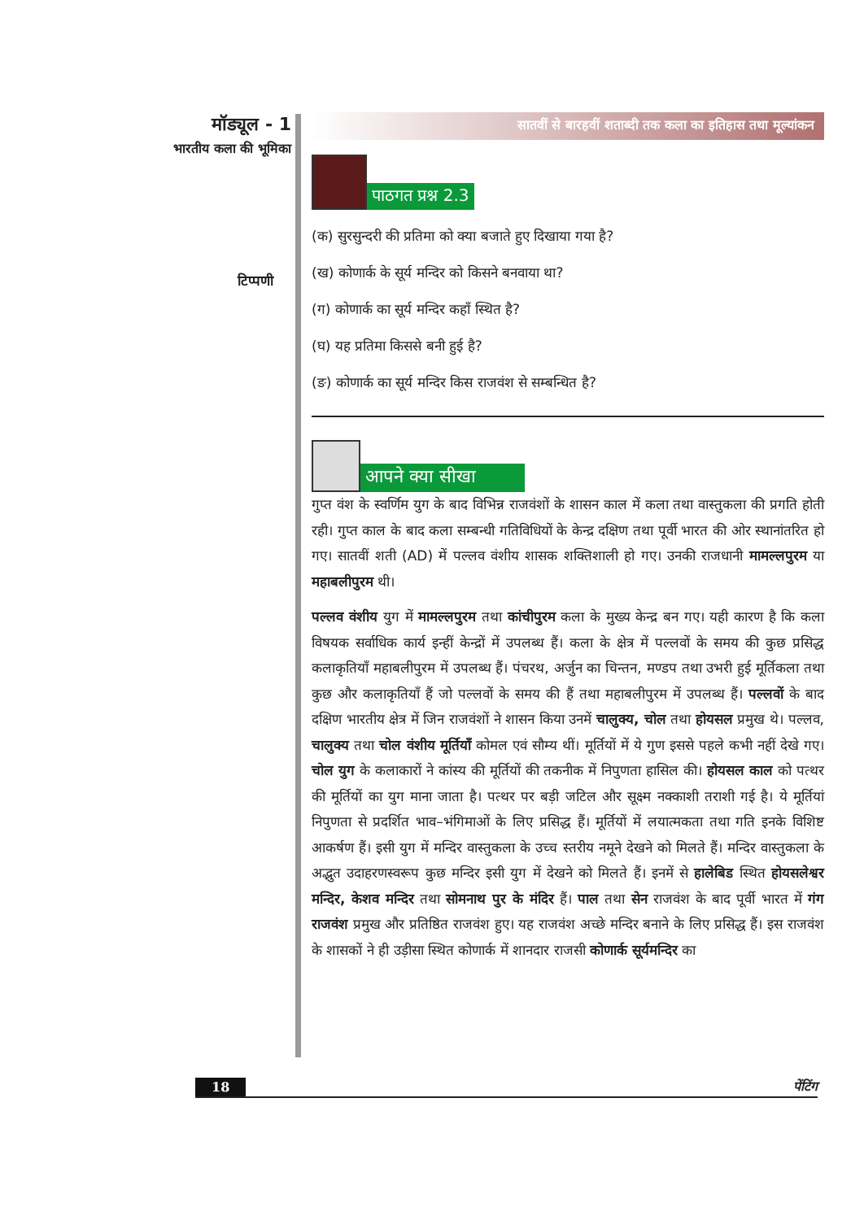मॉड्यूल - 1
भारतीय कला की भूमिका
टिप्पणी
सातवीं से बारहवीं शताब्दी तक कला का इतिहास तथा मूल्यांकन
पाठगत प्रश्न 2.3
(क) सुरसुन्दरी की प्रतिमा को क्या बजाते हुए दिखाया गया है?
(ख) कोणार्क के सूर्य मन्दिर को किसने बनवाया था?
(ग) कोणार्क का सूर्य मन्दिर कहाँ स्थित है?
(घ) यह प्रतिमा किससे बनी हुई है?
(ङ) कोणार्क का सूर्य मन्दिर किस राजवंश से सम्बन्धित है?
आपने क्या सीखा
गुप्त वंश के स्वर्णिम युग के बाद विभिन्न राजवंशों के शासन काल में कला तथा वास्तुकला की प्रगति होती रही। गुप्त काल के बाद कला सम्बन्धी गतिविधियों के केन्द्र दक्षिण तथा पूर्वी भारत की ओर स्थानांतरित हो गए। सातवीं शती (AD) में पल्लव वंशीय शासक शक्तिशाली हो गए। उनकी राजधानी मामल्लपुरम या महाबलीपुरम थी।
पल्लव वंशीय युग में मामल्लपुरम तथा कांचीपुरम कला के मुख्य केन्द्र बन गए। यही कारण है कि कला विषयक सर्वाधिक कार्य इन्हीं केन्द्रों में उपलब्ध हैं। कला के क्षेत्र में पल्लवों के समय की कुछ प्रसिद्ध कलाकृतियाँ महाबलीपुरम में उपलब्ध हैं। पंचरथ, अर्जुन का चिन्तन, मण्डप तथा उभरी हुई मूर्तिकला तथा कुछ और कलाकृतियाँ हैं जो पल्लवों के समय की हैं तथा महाबलीपुरम में उपलब्ध हैं। पल्लवों के बाद दक्षिण भारतीय क्षेत्र में जिन राजवंशों ने शासन किया उनमें चालुक्य, चोल तथा होयसल प्रमुख थे। पल्लव, चालुक्य तथा चोल वंशीय मूर्तियाँ कोमल एवं सौम्य थीं। मूर्तियों में ये गुण इससे पहले कभी नहीं देखे गए। चोल युग के कलाकारों ने कांस्य की मूर्तियों की तकनीक में निपुणता हासिल की। होयसल काल को पत्थर की मूर्तियों का युग माना जाता है। पत्थर पर बड़ी जटिल और सूक्ष्म नक्काशी तराशी गई है। ये मूर्तियां निपुणता से प्रदर्शित भाव–भंगिमाओं के लिए प्रसिद्ध हैं। मूर्तियों में लयात्मकता तथा गति इनके विशिष्ट आकर्षण हैं। इसी युग में मन्दिर वास्तुकला के उच्च स्तरीय नमूने देखने को मिलते हैं। मन्दिर वास्तुकला के अद्भुत उदाहरणस्वरूप कुछ मन्दिर इसी युग में देखने को मिलते हैं। इनमें से हालेबिड स्थित होयसलेश्वर मन्दिर, केशव मन्दिर तथा सोमनाथ पुर के मंदिर हैं। पाल तथा सेन राजवंश के बाद पूर्वी भारत में गंग राजवंश प्रमुख और प्रतिष्ठित राजवंश हुए। यह राजवंश अच्छे मन्दिर बनाने के लिए प्रसिद्ध हैं। इस राजवंश के शासकों ने ही उड़ीसा स्थित कोणार्क में शानदार राजसी कोणार्क सूर्यमन्दिर का
18 पेंटिंग